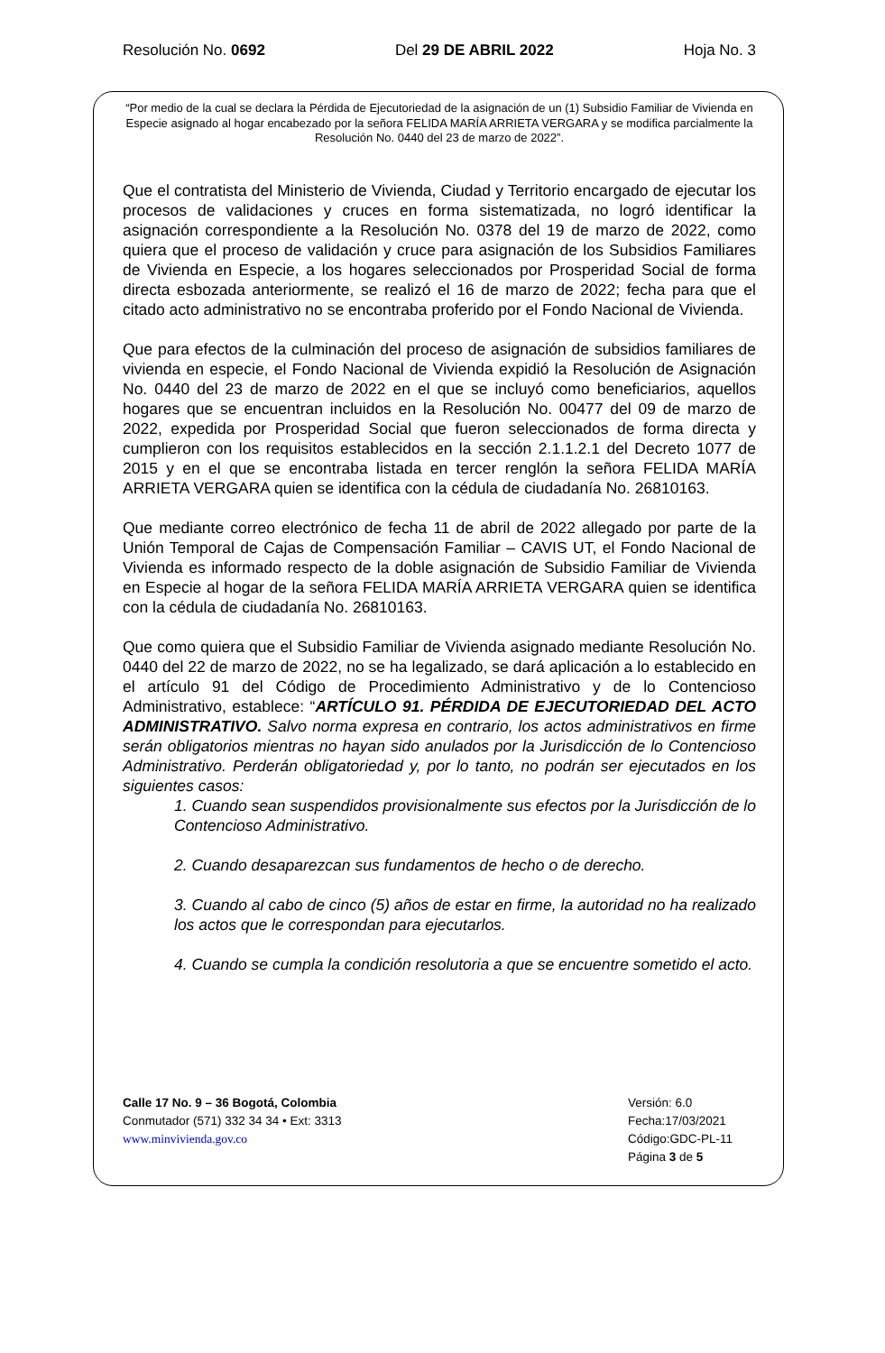Resolución No. 0692 Del 29 DE ABRIL 2022 Hoja No. 3
“Por medio de la cual se declara la Pérdida de Ejecutoriedad de la asignación de un (1) Subsidio Familiar de Vivienda en Especie asignado al hogar encabezado por la señora FELIDA MARÍA ARRIETA VERGARA y se modifica parcialmente la Resolución No. 0440 del 23 de marzo de 2022”.
Que el contratista del Ministerio de Vivienda, Ciudad y Territorio encargado de ejecutar los procesos de validaciones y cruces en forma sistematizada, no logró identificar la asignación correspondiente a la Resolución No. 0378 del 19 de marzo de 2022, como quiera que el proceso de validación y cruce para asignación de los Subsidios Familiares de Vivienda en Especie, a los hogares seleccionados por Prosperidad Social de forma directa esbozada anteriormente, se realizó el 16 de marzo de 2022; fecha para que el citado acto administrativo no se encontraba proferido por el Fondo Nacional de Vivienda.
Que para efectos de la culminación del proceso de asignación de subsidios familiares de vivienda en especie, el Fondo Nacional de Vivienda expidió la Resolución de Asignación No. 0440 del 23 de marzo de 2022 en el que se incluyó como beneficiarios, aquellos hogares que se encuentran incluidos en la Resolución No. 00477 del 09 de marzo de 2022, expedida por Prosperidad Social que fueron seleccionados de forma directa y cumplieron con los requisitos establecidos en la sección 2.1.1.2.1 del Decreto 1077 de 2015 y en el que se encontraba listada en tercer renglón la señora FELIDA MARÍA ARRIETA VERGARA quien se identifica con la cédula de ciudadanía No. 26810163.
Que mediante correo electrónico de fecha 11 de abril de 2022 allegado por parte de la Unión Temporal de Cajas de Compensación Familiar – CAVIS UT, el Fondo Nacional de Vivienda es informado respecto de la doble asignación de Subsidio Familiar de Vivienda en Especie al hogar de la señora FELIDA MARÍA ARRIETA VERGARA quien se identifica con la cédula de ciudadanía No. 26810163.
Que como quiera que el Subsidio Familiar de Vivienda asignado mediante Resolución No. 0440 del 22 de marzo de 2022, no se ha legalizado, se dará aplicación a lo establecido en el artículo 91 del Código de Procedimiento Administrativo y de lo Contencioso Administrativo, establece: “ARTÍCULO 91. PÉRDIDA DE EJECUTORIEDAD DEL ACTO ADMINISTRATIVO. Salvo norma expresa en contrario, los actos administrativos en firme serán obligatorios mientras no hayan sido anulados por la Jurisdicción de lo Contencioso Administrativo. Perderán obligatoriedad y, por lo tanto, no podrán ser ejecutados en los siguientes casos:
1. Cuando sean suspendidos provisionalmente sus efectos por la Jurisdicción de lo Contencioso Administrativo.
2. Cuando desaparezcan sus fundamentos de hecho o de derecho.
3. Cuando al cabo de cinco (5) años de estar en firme, la autoridad no ha realizado los actos que le correspondan para ejecutarlos.
4. Cuando se cumpla la condición resolutoria a que se encuentre sometido el acto.
Calle 17 No. 9 – 36 Bogotá, Colombia
Conmutador (571) 332 34 34 • Ext: 3313
www.minvivienda.gov.co
Versión: 6.0
Fecha:17/03/2021
Código:GDC-PL-11
Página 3 de 5